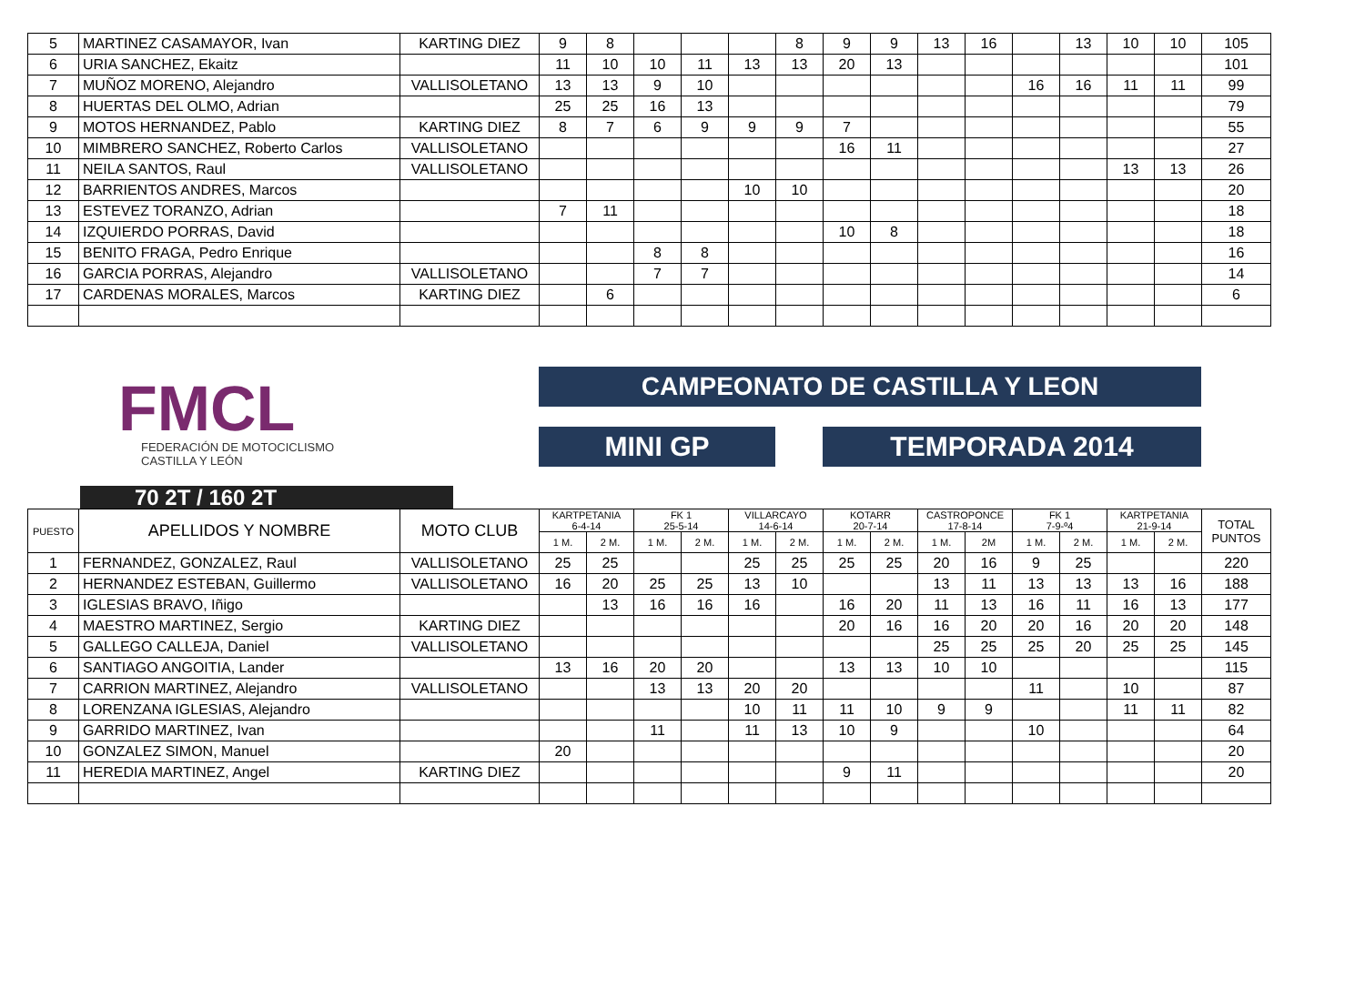| 5 | MARTINEZ CASAMAYOR, Ivan | KARTING DIEZ | 9 | 8 | | | | 8 | 9 | 9 | 13 | 16 | | 13 | 10 | 10 | 105 |
| 6 | URIA SANCHEZ, Ekaitz | | 11 | 10 | 10 | 11 | 13 | 13 | 20 | 13 | | | | | | | 101 |
| 7 | MUÑOZ MORENO, Alejandro | VALLISOLETANO | 13 | 13 | 9 | 10 | | | | | | | 16 | 16 | 11 | 11 | 99 |
| 8 | HUERTAS DEL OLMO, Adrian | | 25 | 25 | 16 | 13 | | | | | | | | | | | 79 |
| 9 | MOTOS HERNANDEZ, Pablo | KARTING DIEZ | 8 | 7 | 6 | 9 | 9 | 9 | 7 | | | | | | | | 55 |
| 10 | MIMBRERO SANCHEZ, Roberto Carlos | VALLISOLETANO | | | | | | | 16 | 11 | | | | | | | 27 |
| 11 | NEILA SANTOS, Raul | VALLISOLETANO | | | | | | | | | | | | | 13 | 13 | 26 |
| 12 | BARRIENTOS ANDRES, Marcos | | | | | | 10 | 10 | | | | | | | | | 20 |
| 13 | ESTEVEZ TORANZO, Adrian | | 7 | 11 | | | | | | | | | | | | | 18 |
| 14 | IZQUIERDO PORRAS, David | | | | | | | | 10 | 8 | | | | | | | 18 |
| 15 | BENITO FRAGA, Pedro Enrique | | | | 8 | 8 | | | | | | | | | | | 16 |
| 16 | GARCIA PORRAS, Alejandro | VALLISOLETANO | | | 7 | 7 | | | | | | | | | | | 14 |
| 17 | CARDENAS MORALES, Marcos | KARTING DIEZ | | 6 | | | | | | | | | | | | | 6 |
FMCL
FEDERACIÓN DE MOTOCICLISMO
CASTILLA Y LEÓN
CAMPEONATO DE CASTILLA Y LEON
MINI GP TEMPORADA 2014
70 2T / 160 2T
| PUESTO | APELLIDOS Y NOMBRE | MOTO CLUB | KARTPETANIA 6-4-14 | | FK 1 25-5-14 | | VILLARCAYO 14-6-14 | | KOTARR 20-7-14 | | CASTROPONCE 17-8-14 | | FK 1 7-9-º4 | | KARTPETANIA 21-9-14 | | TOTAL PUNTOS |
| --- | --- | --- | --- | --- | --- | --- | --- | --- | --- | --- | --- | --- | --- | --- | --- | --- | --- |
| | | | 1 M. | 2 M. | 1 M. | 2 M. | 1 M. | 2 M. | 1 M. | 2 M. | 1 M. | 2M | 1 M. | 2 M. | 1 M. | 2 M. | |
| 1 | FERNANDEZ, GONZALEZ, Raul | VALLISOLETANO | 25 | 25 | | | 25 | 25 | 25 | 25 | 20 | 16 | 9 | 25 | | | 220 |
| 2 | HERNANDEZ ESTEBAN, Guillermo | VALLISOLETANO | 16 | 20 | 25 | 25 | 13 | 10 | | | 13 | 11 | 13 | 13 | 13 | 16 | 188 |
| 3 | IGLESIAS BRAVO, Iñigo | | | 13 | 16 | 16 | 16 | | 16 | 20 | 11 | 13 | 16 | 11 | 16 | 13 | 177 |
| 4 | MAESTRO MARTINEZ, Sergio | KARTING DIEZ | | | | | | | 20 | 16 | 16 | 20 | 20 | 16 | 20 | 20 | 148 |
| 5 | GALLEGO CALLEJA, Daniel | VALLISOLETANO | | | | | | | | | 25 | 25 | 25 | 20 | 25 | 25 | 145 |
| 6 | SANTIAGO ANGOITIA, Lander | | 13 | 16 | 20 | 20 | | | 13 | 13 | 10 | 10 | | | | | 115 |
| 7 | CARRION MARTINEZ, Alejandro | VALLISOLETANO | | | 13 | 13 | 20 | 20 | | | | | 11 | | 10 | | 87 |
| 8 | LORENZANA IGLESIAS, Alejandro | | | | | | 10 | 11 | 11 | 10 | 9 | 9 | | | 11 | 11 | 82 |
| 9 | GARRIDO MARTINEZ, Ivan | | | | 11 | | 11 | 13 | 10 | 9 | | | 10 | | | | 64 |
| 10 | GONZALEZ SIMON, Manuel | | 20 | | | | | | | | | | | | | | 20 |
| 11 | HEREDIA MARTINEZ, Angel | KARTING DIEZ | | | | | | | 9 | 11 | | | | | | | 20 |